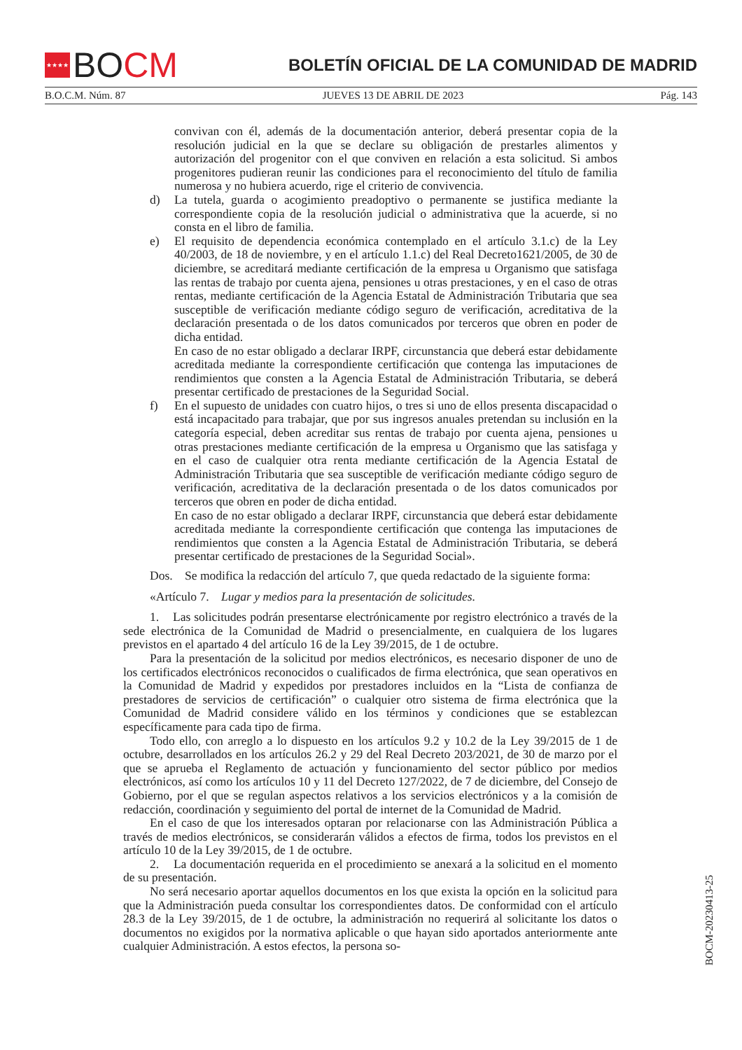★★★★ BO CM
BOLETÍN OFICIAL DE LA COMUNIDAD DE MADRID
B.O.C.M. Núm. 87 JUEVES 13 DE ABRIL DE 2023 Pág. 143
convivan con él, además de la documentación anterior, deberá presentar copia de la resolución judicial en la que se declare su obligación de prestarles alimentos y autorización del progenitor con el que conviven en relación a esta solicitud. Si ambos progenitores pudieran reunir las condiciones para el reconocimiento del título de familia numerosa y no hubiera acuerdo, rige el criterio de convivencia.
d) La tutela, guarda o acogimiento preadoptivo o permanente se justifica mediante la correspondiente copia de la resolución judicial o administrativa que la acuerde, si no consta en el libro de familia.
e) El requisito de dependencia económica contemplado en el artículo 3.1.c) de la Ley 40/2003, de 18 de noviembre, y en el artículo 1.1.c) del Real Decreto1621/2005, de 30 de diciembre, se acreditará mediante certificación de la empresa u Organismo que satisfaga las rentas de trabajo por cuenta ajena, pensiones u otras prestaciones, y en el caso de otras rentas, mediante certificación de la Agencia Estatal de Administración Tributaria que sea susceptible de verificación mediante código seguro de verificación, acreditativa de la declaración presentada o de los datos comunicados por terceros que obren en poder de dicha entidad.
En caso de no estar obligado a declarar IRPF, circunstancia que deberá estar debidamente acreditada mediante la correspondiente certificación que contenga las imputaciones de rendimientos que consten a la Agencia Estatal de Administración Tributaria, se deberá presentar certificado de prestaciones de la Seguridad Social.
f) En el supuesto de unidades con cuatro hijos, o tres si uno de ellos presenta discapacidad o está incapacitado para trabajar, que por sus ingresos anuales pretendan su inclusión en la categoría especial, deben acreditar sus rentas de trabajo por cuenta ajena, pensiones u otras prestaciones mediante certificación de la empresa u Organismo que las satisfaga y en el caso de cualquier otra renta mediante certificación de la Agencia Estatal de Administración Tributaria que sea susceptible de verificación mediante código seguro de verificación, acreditativa de la declaración presentada o de los datos comunicados por terceros que obren en poder de dicha entidad.
En caso de no estar obligado a declarar IRPF, circunstancia que deberá estar debidamente acreditada mediante la correspondiente certificación que contenga las imputaciones de rendimientos que consten a la Agencia Estatal de Administración Tributaria, se deberá presentar certificado de prestaciones de la Seguridad Social».
Dos. Se modifica la redacción del artículo 7, que queda redactado de la siguiente forma:
«Artículo 7. Lugar y medios para la presentación de solicitudes.
1. Las solicitudes podrán presentarse electrónicamente por registro electrónico a través de la sede electrónica de la Comunidad de Madrid o presencialmente, en cualquiera de los lugares previstos en el apartado 4 del artículo 16 de la Ley 39/2015, de 1 de octubre.
Para la presentación de la solicitud por medios electrónicos, es necesario disponer de uno de los certificados electrónicos reconocidos o cualificados de firma electrónica, que sean operativos en la Comunidad de Madrid y expedidos por prestadores incluidos en la “Lista de confianza de prestadores de servicios de certificación” o cualquier otro sistema de firma electrónica que la Comunidad de Madrid considere válido en los términos y condiciones que se establezcan específicamente para cada tipo de firma.
Todo ello, con arreglo a lo dispuesto en los artículos 9.2 y 10.2 de la Ley 39/2015 de 1 de octubre, desarrollados en los artículos 26.2 y 29 del Real Decreto 203/2021, de 30 de marzo por el que se aprueba el Reglamento de actuación y funcionamiento del sector público por medios electrónicos, así como los artículos 10 y 11 del Decreto 127/2022, de 7 de diciembre, del Consejo de Gobierno, por el que se regulan aspectos relativos a los servicios electrónicos y a la comisión de redacción, coordinación y seguimiento del portal de internet de la Comunidad de Madrid.
En el caso de que los interesados optaran por relacionarse con las Administración Pública a través de medios electrónicos, se considerarán válidos a efectos de firma, todos los previstos en el artículo 10 de la Ley 39/2015, de 1 de octubre.
2. La documentación requerida en el procedimiento se anexará a la solicitud en el momento de su presentación.
No será necesario aportar aquellos documentos en los que exista la opción en la solicitud para que la Administración pueda consultar los correspondientes datos. De conformidad con el artículo 28.3 de la Ley 39/2015, de 1 de octubre, la administración no requerirá al solicitante los datos o documentos no exigidos por la normativa aplicable o que hayan sido aportados anteriormente ante cualquier Administración. A estos efectos, la persona so-
BOCM-20230413-25